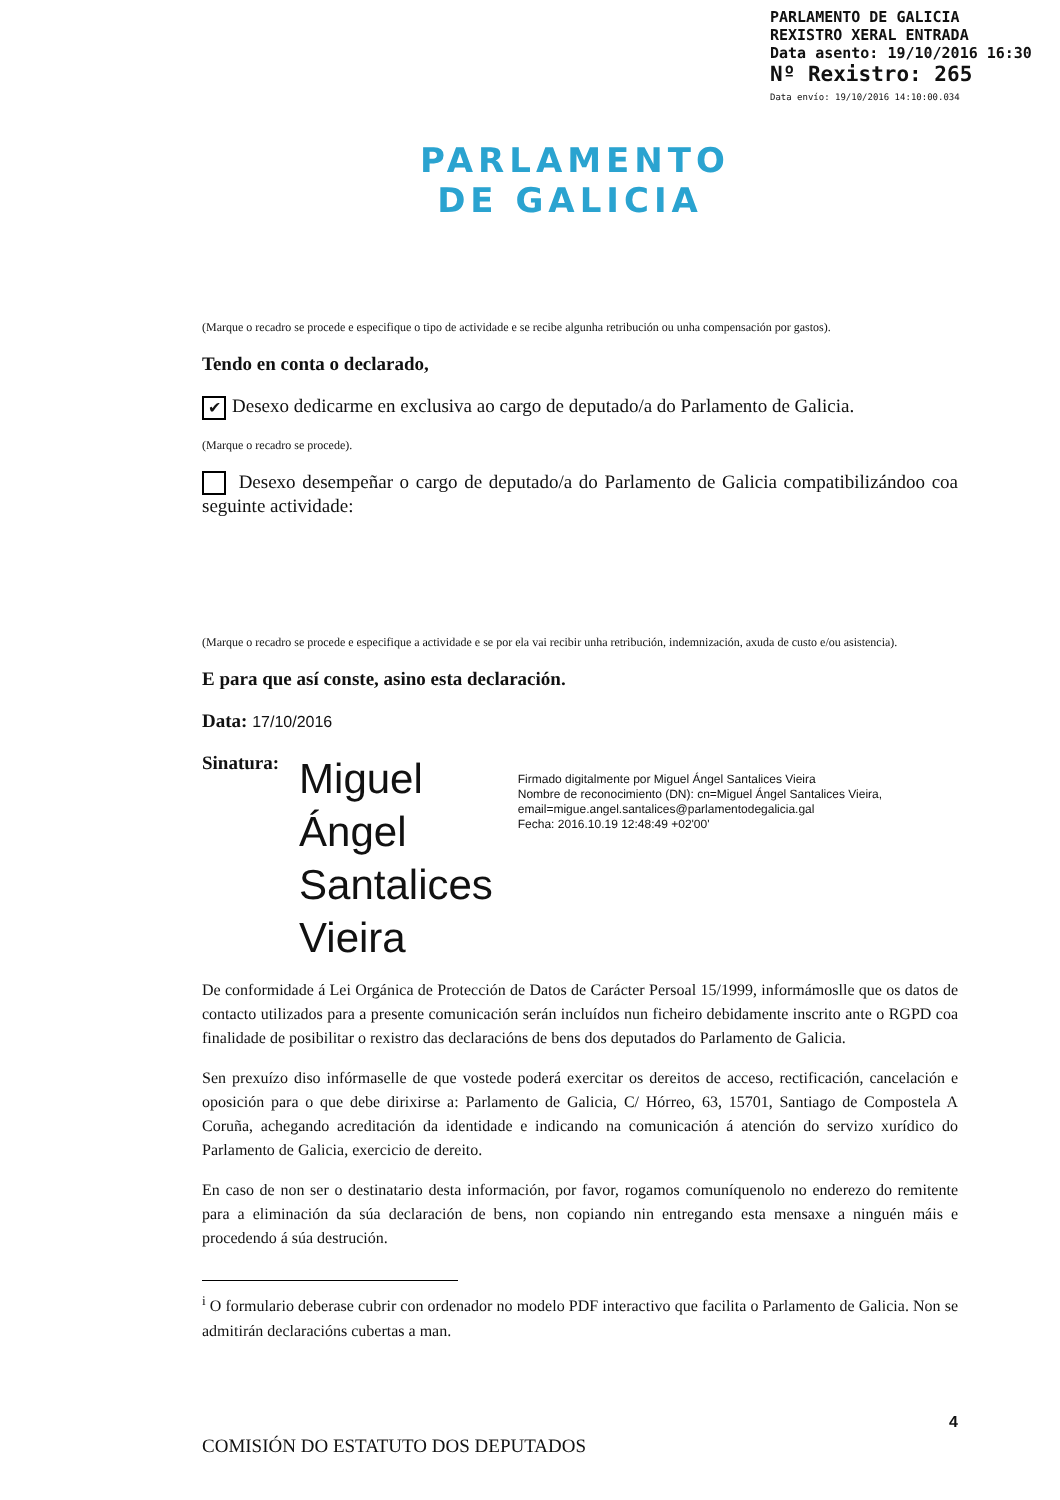PARLAMENTO
DE GALICIA
PARLAMENTO DE GALICIA
REXISTRO XERAL ENTRADA
Data asento: 19/10/2016 16:30
Nº Rexistro: 265
Data envío: 19/10/2016 14:10:00.034
(Marque o recadro se procede e especifique o tipo de actividade e se recibe algunha retribución ou unha compensación por gastos).
Tendo en conta o declarado,
✔ Desexo dedicarme en exclusiva ao cargo de deputado/a do Parlamento de Galicia.
(Marque o recadro se procede).
Desexo desempeñar o cargo de deputado/a do Parlamento de Galicia compatibilizándoo coa seguinte actividade:
(Marque o recadro se procede e especifique a actividade e se por ela vai recibir unha retribución, indemnización, axuda de custo e/ou asistencia).
E para que así conste, asino esta declaración.
Data: 17/10/2016
Sinatura:
Miguel Ángel Santalices Vieira
Firmado digitalmente por Miguel Ángel Santalices Vieira
Nombre de reconocimiento (DN): cn=Miguel Ángel Santalices Vieira, email=migue.angel.santalices@parlamentodegalicia.gal
Fecha: 2016.10.19 12:48:49 +02'00'
De conformidade á Lei Orgánica de Protección de Datos de Carácter Persoal 15/1999, informámoslle que os datos de contacto utilizados para a presente comunicación serán incluídos nun ficheiro debidamente inscrito ante o RGPD coa finalidade de posibilitar o rexistro das declaracións de bens dos deputados do Parlamento de Galicia.
Sen prexuízo diso infórmaselle de que vostede poderá exercitar os dereitos de acceso, rectificación, cancelación e oposición para o que debe dirixirse a: Parlamento de Galicia, C/ Hórreo, 63, 15701, Santiago de Compostela A Coruña, achegando acreditación da identidade e indicando na comunicación á atención do servizo xurídico do Parlamento de Galicia, exercicio de dereito.
En caso de non ser o destinatario desta información, por favor, rogamos comuníquenolo no enderezo do remitente para a eliminación da súa declaración de bens, non copiando nin entregando esta mensaxe a ninguén máis e procedendo á súa destrución.
<sup>i</sup> O formulario deberase cubrir con ordenador no modelo PDF interactivo que facilita o Parlamento de Galicia. Non se admitirán declaracións cubertas a man.
4
COMISIÓN DO ESTATUTO DOS DEPUTADOS